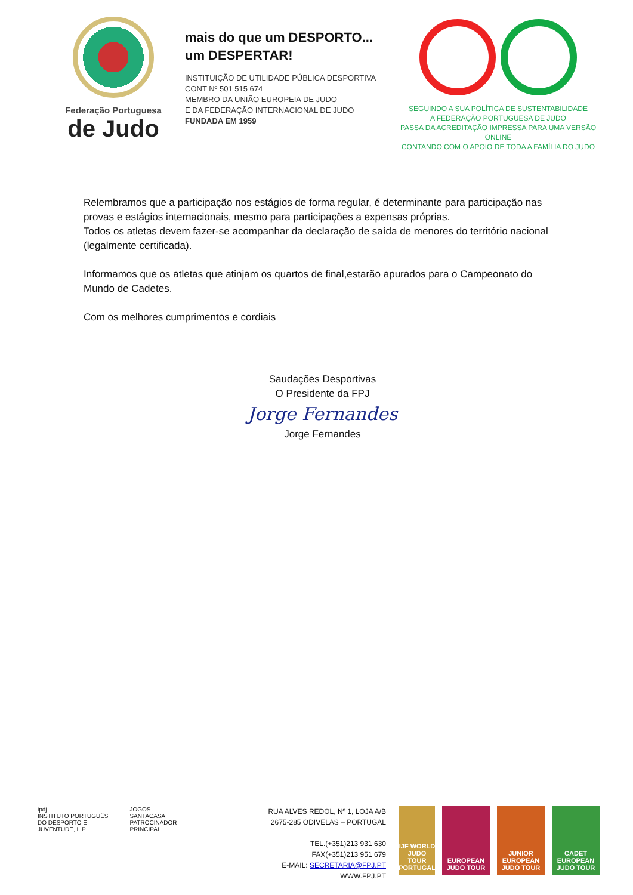Federação Portuguesa
de Judo
mais do que um DESPORTO...
um DESPERTAR!
INSTITUIÇÃO DE UTILIDADE PÚBLICA DESPORTIVA
CONT Nº 501 515 674
MEMBRO DA UNIÃO EUROPEIA DE JUDO
E DA FEDERAÇÃO INTERNACIONAL DE JUDO
FUNDADA EM 1959
SEGUINDO A SUA POLÍTICA DE SUSTENTABILIDADE
A FEDERAÇÃO PORTUGUESA DE JUDO
PASSA DA ACREDITAÇÃO IMPRESSA PARA UMA VERSÃO ONLINE
CONTANDO COM O APOIO DE TODA A FAMÍLIA DO JUDO
Relembramos que a participação nos estágios de forma regular, é determinante para participação nas provas e estágios internacionais, mesmo para participações a expensas próprias.
Todos os atletas devem fazer-se acompanhar da declaração de saída de menores do território nacional (legalmente certificada).
Informamos que os atletas que atinjam os quartos de final,estarão apurados para o Campeonato do Mundo de Cadetes.
Com os melhores cumprimentos e cordiais
Saudações Desportivas
O Presidente da FPJ
Jorge Fernandes
Jorge Fernandes
ipdj
INSTITUTO PORTUGUÊS DO DESPORTO E JUVENTUDE, I. P.
JOGOS SANTACASA
PATROCINADOR PRINCIPAL
RUA ALVES REDOL, Nº 1, LOJA A/B
2675-285 ODIVELAS – PORTUGAL
TEL.(+351)213 931 630
FAX(+351)213 951 679
E-MAIL: SECRETARIA@FPJ.PT
WWW.FPJ.PT
IJF WORLD JUDO TOUR PORTUGAL
EUROPEAN JUDO TOUR
JUNIOR EUROPEAN JUDO TOUR
CADET EUROPEAN JUDO TOUR